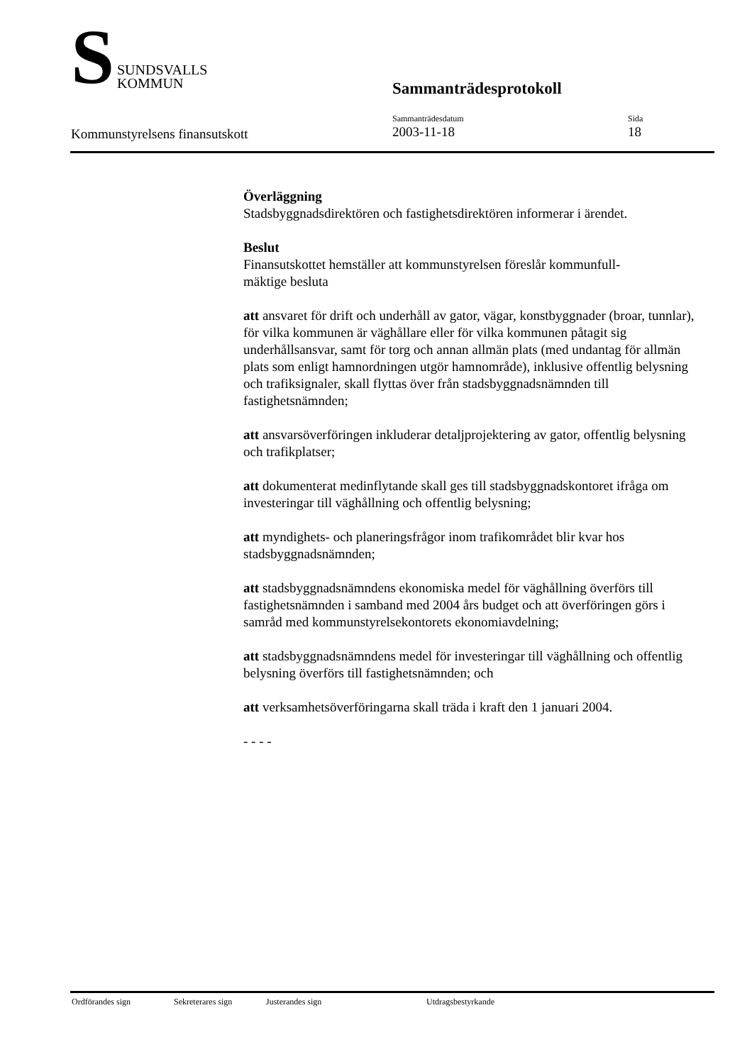S
SUNDSVALLS
KOMMUN
Sammanträdesprotokoll
Kommunstyrelsens finansutskott
Sammanträdesdatum
2003-11-18
Sida
18
Överläggning
Stadsbyggnadsdirektören och fastighetsdirektören informerar i ärendet.
Beslut
Finansutskottet hemställer att kommunstyrelsen föreslår kommunfull-
mäktige besluta
att ansvaret för drift och underhåll av gator, vägar, konstbyggnader (broar, tunnlar), för vilka kommunen är väghållare eller för vilka kommunen påtagit sig underhållsansvar, samt för torg och annan allmän plats (med undantag för allmän plats som enligt hamnordningen utgör hamnområde), inklusive offentlig belysning och trafiksignaler, skall flyttas över från stadsbyggnadsnämnden till fastighetsnämnden;
att ansvarsöverföringen inkluderar detaljprojektering av gator, offentlig belysning och trafikplatser;
att dokumenterat medinflytande skall ges till stadsbyggnadskontoret ifråga om investeringar till väghållning och offentlig belysning;
att myndighets- och planeringsfrågor inom trafikområdet blir kvar hos stadsbyggnadsnämnden;
att stadsbyggnadsnämndens ekonomiska medel för väghållning överförs till fastighetsnämnden i samband med 2004 års budget och att överföringen görs i samråd med kommunstyrelsekontorets ekonomiavdelning;
att stadsbyggnadsnämndens medel för investeringar till väghållning och offentlig belysning överförs till fastighetsnämnden; och
att verksamhetsöverföringarna skall träda i kraft den 1 januari 2004.
- - - -
Ordförandes sign Sekreterares sign Justerandes sign Utdragsbestyrkande